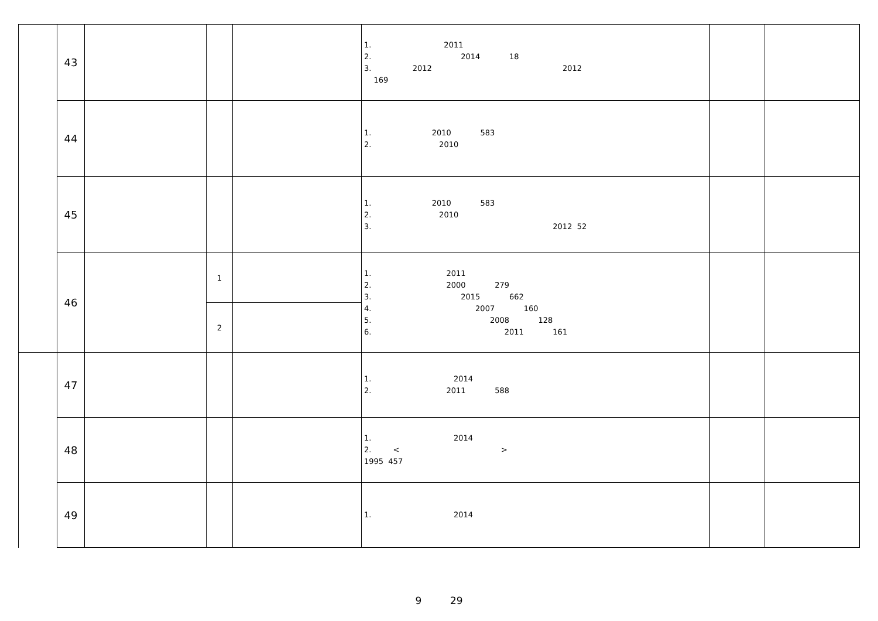| | 43 | | | | 1. 2011 2. 2014 18 3. 2012 2012 169 | | |
| | 44 | | | | 1. 2010 583 2. 2010 | | |
| | 45 | | | | 1. 2010 583 2. 2010 3. 2012 52 | | |
| | 46 | | 1 | | 1. 2011 2. 2000 279 3. 2015 662 4. 2007 160 5. 2008 128 6. 2011 161 | | |
| | | | 2 | | | | |
| | 47 | | | | 1. 2014 2. 2011 588 | | |
| | 48 | | | | 1. 2014 2. < > 1995 457 | | |
| | 49 | | | | 1. 2014 | | |
9 29